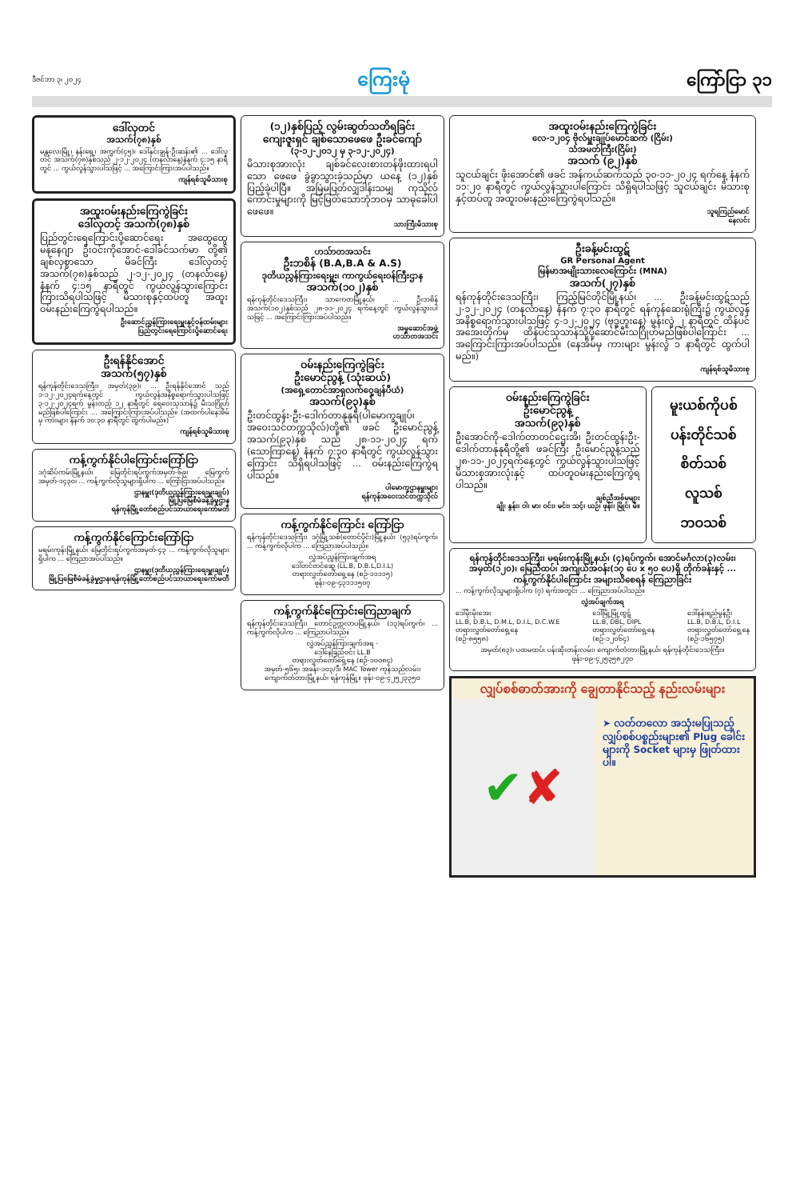ဒီဇင်ဘာ ၃၊ ၂၀၂၄ ကြေးမုံ ကြော်ငြာ ၃၁
ဒေါ်လှတင်
အသက်(၇၈)နှစ်
မန္တလေးမြို့၊ နန်းရှေ့၊ အကွက်(၄၅)၊ ဒေါ်နှင်းချွန်-ဦးဆန်း၏ ... ဒေါ်လှတင် အသက်(၇၈)နှစ်သည် ၂-၁၂-၂၀၂၄ (တနင်္လာနေ့)နံနက် ၄:၁၅ နာရီတွင် ... ကွယ်လွန်သွားပါသဖြင့် ... အကြောင်းကြားအပ်ပါသည်။
ကျန်ရစ်သူမိသားစု
အထူးဝမ်းနည်းကြေကွဲခြင်း
ဒေါ်လှတင့် အသက်(၇၈)နှစ်
ပြည်တွင်းရေကြောင်းပို့ဆောင်ရေး အထွေထွေမန်နေဂျာ ဦးဝင်းကိုအောင်-ဒေါ်ခင်သက်မာ တို့၏ ချစ်လှစွာသော မိခင်ကြီး ဒေါ်လှတင့် အသက်(၇၈)နှစ်သည် ၂-၁၂-၂၀၂၄ (တနင်္လာနေ့) နံနက် ၄:၁၅ နာရီတွင် ကွယ်လွန်သွားကြောင်း ကြားသိရပါသဖြင့် မိသားစုနှင့်ထပ်တူ အထူးဝမ်းနည်းကြေကွဲရပါသည်။
ဦးဆောင်ညွှန်ကြားရေးမှူးနှင့်ဝန်ထမ်းများ
ပြည်တွင်းရေကြောင်းပို့ဆောင်ရေး
ဦးရန်နိုင်အောင်
အသက်(၅၇)နှစ်
ရန်ကုန်တိုင်းဒေသကြီး၊ အမှတ်(၃၉)၊ ... ဦးရန်နိုင်အောင် သည် ၁-၁၂-၂၀၂၄ရက်နေ့တွင် ကွယ်လွန်အနိစ္စရောက်သွားပါသဖြင့် ၃-၁၂-၂၀၂၄ရက် မွန်းတည့် ၁၂ နာရီတွင် ရေဝေးသုသာန်၌ မီးသဂြိုဟ်မည်ဖြစ်ပါကြောင်း ... အကြောင်းကြားအပ်ပါသည်။ (အထက်ပါနေအိမ်မှ ကားများ နံနက် ၁၀:၃၀ နာရီတွင် ထွက်ပါမည်။)
ကျန်ရစ်သူမိသားစု
ကန့်ကွက်နိုင်ပါကြောင်းကြော်ငြာ
ဒဂုံဆိပ်ကမ်းမြို့နယ်၊ မြေတိုင်းရပ်ကွက်အမှတ်-၆၉၊ မြေကွက်အမှတ်-၁၄၃၀၊ ... ကန့်ကွက်လိုသူများရှိပါက ... ကြော်ငြာအပ်ပါသည်။
ဌာနမှူး(ဒုတိယညွှန်ကြားရေးမှူးချုပ်)
မြို့ပြမြေစီမံခန့်ခွဲမှုဌာန
ရန်ကုန်မြို့တော်စည်ပင်သာယာရေးကော်မတီ
ကန့်ကွက်နိုင်ကြောင်းကြော်ငြာ
မရမ်းကုန်းမြို့နယ်၊ မြေတိုင်းရပ်ကွက်အမှတ်-၄၃ ... ကန့်ကွက်လိုသူများရှိပါက ... ကြေညာအပ်ပါသည်။
ဌာနမှူး(ဒုတိယညွှန်ကြားရေးမှူးချုပ်)
မြို့ပြမြေစီမံခန့်ခွဲမှုဌာန၊ရန်ကုန်မြို့တော်စည်ပင်သာယာရေးကော်မတီ
(၁၂)နှစ်ပြည့် လွမ်းဆွတ်သတိရခြင်း
ကျေးဇူးရှင် ချစ်သောဖေဖေ ဦးခင်ကျော်
(၃-၁၂-၂၀၁၂ မှ ၃-၁၂-၂၀၂၄)
မိသားစုအားလုံး ချစ်ခင်လေးစားတန်ဖိုးထားရပါသော ဖေဖေ ခွဲခွာသွားခဲ့သည်မှာ ယနေ့ (၁၂)နှစ် ပြည့်ခဲ့ပါပြီ။ အမြဲမပြတ်လျှဒါန်းသမျှ ကုသိုလ်ကောင်းမှုများကို မြင့်မြတ်သောဘုံဘဝမှ သာဓုခေါ်ပါဖေဖေ။
သားကြီးမိသားစု
ဟသ်ာတအသင်း
ဦးဘစိန် (B.A,B.A & A.S)
ဒုတိယညွှန်ကြားရေးမှူး၊ ကာကွယ်ရေးဝန်ကြီးဌာန
အသက်(၁၀၂)နှစ်
ရန်ကုန်တိုင်းဒေသကြီး၊ သာကေတမြို့နယ်၊ ... ဦးဘစိန် အသက်(၁၀၂)နှစ်သည် ၂၈-၁၁-၂၀၂၄ ရက်နေ့တွင် ကွယ်လွန်သွားပါသဖြင့် ... အကြောင်းကြားအပ်ပါသည်။
အမှုဆောင်အဖွဲ့
ဟသ်ာတအသင်း
ဝမ်းနည်းကြေကွဲခြင်း
ဦးမောင်ညွန့် (သုံးဆယ်)
(အရှေ့တောင်အာရှလက်ဝှေ့ချန်ပီယံ)
အသက်(၉၃)နှစ်
ဦးတင်ထွန်း-ဦး-ဒေါက်တာနုနုရီ(ပါမောက္ခချုပ်၊ အဝေးသင်တက္ကသိုလ်)တို့၏ ဖခင် ဦးမောင်ညွန့် အသက်(၉၃)နှစ် သည် ၂၈-၁၁-၂၀၂၄ ရက် (သောကြာနေ့) နံနက် ၇:၃၀ နာရီတွင် ကွယ်လွန်သွားကြောင်း သိရှိရပါသဖြင့် ... ဝမ်းနည်းကြေကွဲရပါသည်။
ပါမောက္ခဌာနမှူးများ
ရန်ကုန်အဝေးသင်တက္ကသိုလ်
ကန့်ကွက်နိုင်ကြောင်း ကြော်ငြာ
ရန်ကုန်တိုင်းဒေသကြီး၊ ဒဂုံမြို့သစ်(တောင်ပိုင်း)မြို့နယ်၊ (၅၃)ရပ်ကွက်၊ ... ကန့်ကွက်လိုပါက ... ကြေညာအပ်ပါသည်။
လွှဲအပ်ညွှန်ကြားချက်အရ
ဒေါ်တင်တင်ဆွေ (LL.B, D.B.L,D.I.L)
တရားလွှတ်တော်ရှေ့နေ (စဉ်-၁၁၁၁၅)
ဖုန်း-၀၉-၄၃၁၁၁၅၀၇
ကန့်ကွက်နိုင်ကြောင်းကြေညာချက်
ရန်ကုန်တိုင်းဒေသကြီး၊ တောင်ဥက္ကလာပမြို့နယ်၊ (၁၃)ရပ်ကွက်၊ ... ကန့်ကွက်လိုပါက ... ကြေညာပါသည်။
လွှဲအပ်ညွှန်ကြားချက်အရ -
ဒေါ်နေခြည်ဝင်း LL.B
တရားလွှတ်တော်ရှေ့နေ (စဉ်-၁၀၀၈၄)
အမှတ်-၅၆၅၊ အခန်း-၁၀၃/ဒီ၊ MAC Tower ကုန်သည်လမ်း၊
ကျောက်တံတားမြို့နယ်၊ ရန်ကုန်မြို့။ ဖုန်း-၀၉-၄၂၅၂၃၃၅၀
အထူးဝမ်းနည်းကြေကွဲခြင်း
လေ-၁၂၀၄ ဗိုလ်မှူးချုပ်မောင်ဆက် (ငြိမ်း)
သံအမတ်ကြီး(ငြိမ်း)
အသက် (၉၂)နှစ်
သူငယ်ချင်း ဖိုးအောင်၏ ဖခင် အန်ကယ်ဆက်သည် ၃၀-၁၁-၂၀၂၄ ရက်နေ့ နံနက် ၁၁:၂၀ နာရီတွင် ကွယ်လွန်သွားပါကြောင်း သိရှိရပါသဖြင့် သူငယ်ချင်း မိသားစုနှင့်ထပ်တူ အထူးဝမ်းနည်းကြေကွဲရပါသည်။
သူရကြည်မောင်
နေလင်း
ဦးခန့်မင်းထွဋ်
GR Personal Agent
မြန်မာအမျိုးသားလေကြောင်း (MNA)
အသက်(၂၇)နှစ်
ရန်ကုန်တိုင်းဒေသကြီး၊ ကြည့်မြင်တိုင်မြို့နယ်၊ ... ဦးခန့်မင်းထွဋ်သည် ၂-၁၂-၂၀၂၄ (တနင်္လာနေ့) နံနက် ၇:၃၀ နာရီတွင် ရန်ကုန်ဆေးရုံကြီး၌ ကွယ်လွန်အနိစ္စရောက်သွားပါသဖြင့် ၄-၁၂-၂၀၂၄ (ဗုဒ္ဓဟူးနေ့) မွန်းလွဲ ၂ နာရီတွင် ထိန်ပင်အအေးတိုက်မှ ထိန်ပင်သုသာန်သို့ပို့ဆောင်မီးသဂြိုဟ်မည်ဖြစ်ပါကြောင်း ... အကြောင်းကြားအပ်ပါသည်။ (နေအိမ်မှ ကားများ မွန်းလွဲ ၁ နာရီတွင် ထွက်ပါမည်။)
ကျန်ရစ်သူမိသားစု
ဝမ်းနည်းကြေကွဲခြင်း
ဦးမောင်ညွန့်
အသက်(၉၃)နှစ်
ဦးအောင်ကို-ဒေါက်တာတင်ဌေးအိ၊ ဦးတင်ထွန်းဦး-ဒေါက်တာနုနုရီတို့၏ ဖခင်ကြီး ဦးမောင်ညွန့်သည် ၂၈-၁၁-၂၀၂၄ရက်နေ့တွင် ကွယ်လွန်သွားပါသဖြင့် မိသားစုအားလုံးနှင့် ထပ်တူဝမ်းနည်းကြေကွဲရပါသည်။
ချစ်ညီအစ်မများ
ချို၊ နွန်း၊ ဝါ၊ မာ၊ ဝင်း၊ မင်း၊ သင့်၊ ယဉ်၊ ဖုန်း၊ မြိုင်၊ မီ။
မူးယစ်ကိုပစ်
ပန်းတိုင်သစ်
စိတ်သစ်
လူသစ်
ဘဝသစ်
ရန်ကုန်တိုင်းဒေသကြီး၊ မရမ်းကုန်းမြို့နယ်၊ (၄)ရပ်ကွက်၊ အောင်မင်္ဂလာ(၃)လမ်း၊ အမှတ်(၁၂၀)၊ မြေညီထပ်၊ အကျယ်အဝန်း(၁၇ ပေ x ၅၀ ပေ)ရှိ တိုက်ခန်းနှင့် ... ကန့်ကွက်နိုင်ပါကြောင်း အများသိစေရန် ကြေညာခြင်း
... ကန့်ကွက်လိုသူများရှိပါက (၇) ရက်အတွင်း ... ကြေညာအပ်ပါသည်။
လွှဲအပ်ချက်အရ
ဒေါ်မိုးမိုးအေး
LL.B, D.B.L, D.M.L, D.I.L, D.C.W.E
တရားလွှတ်တော်ရှေ့နေ
(စဉ်-၈၅၅၈) ဒေါ်မြို့မြို့ထွဋ်
LL.B, DBL, DIPL
တရားလွှတ်တော်ရှေ့နေ
(စဉ်-၁၂၀၆၄) ဒေါ်နန်းရည်မွန်ဦး
LL.B, D.B.L, D.I.L
တရားလွှတ်တော်ရှေ့နေ
(စဉ်-၁၆၅၇၅)
အမှတ်(၈၃)၊ ပထမထပ်၊ ပန်းဆိုးတန်းလမ်း၊ ကျောက်တံတားမြို့နယ်၊ ရန်ကုန်တိုင်းဒေသကြီး။
ဖုန်း-၀၉-၄၂၅၃၅၈၂၇၀
လျှပ်စစ်ဓာတ်အားကို ချွေတာနိုင်သည့် နည်းလမ်းများ
✔ ✘
➤ လတ်တလော အသုံးမပြုသည့် လျှပ်စစ်ပစ္စည်းများ၏ Plug ခေါင်းများကို Socket များမှ ဖြုတ်ထားပါ။